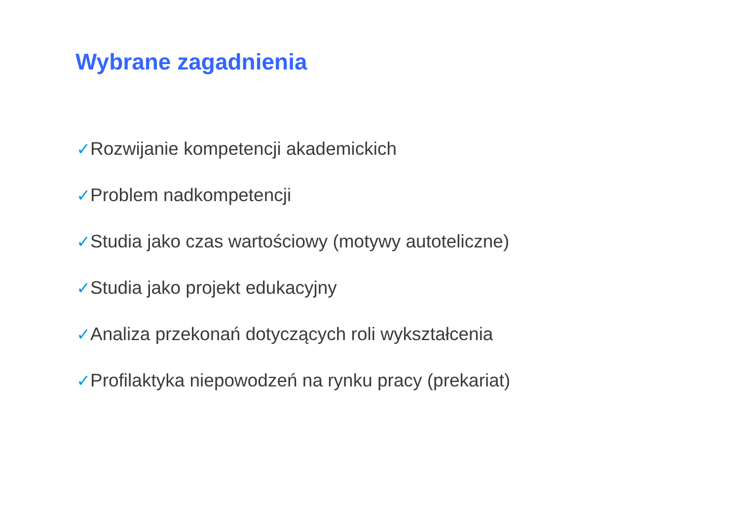Wybrane zagadnienia
✓Rozwijanie kompetencji akademickich
✓Problem nadkompetencji
✓Studia jako czas wartościowy (motywy autoteliczne)
✓Studia jako projekt edukacyjny
✓Analiza przekonań dotyczących roli wykształcenia
✓Profilaktyka niepowodzeń na rynku pracy (prekariat)